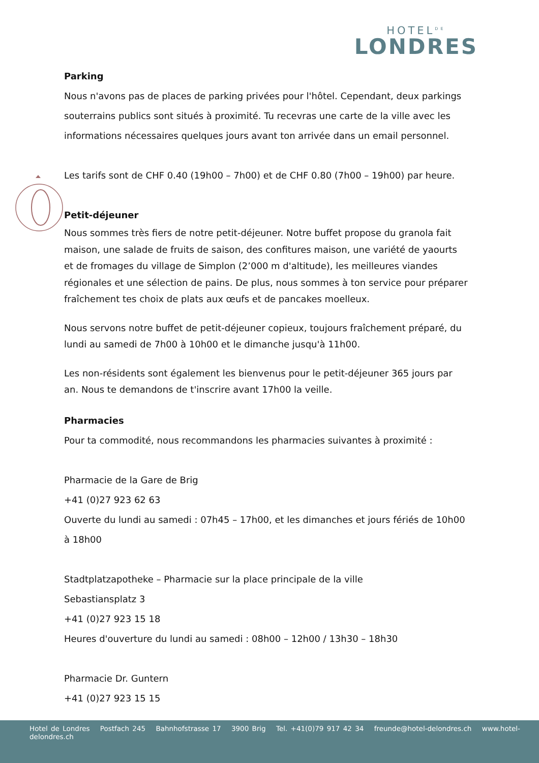HOTEL<sup>DE</sup>
LONDRES
Parking
Nous n'avons pas de places de parking privées pour l'hôtel. Cependant, deux parkings souterrains publics sont situés à proximité. Tu recevras une carte de la ville avec les informations nécessaires quelques jours avant ton arrivée dans un email personnel.
Les tarifs sont de CHF 0.40 (19h00 – 7h00) et de CHF 0.80 (7h00 – 19h00) par heure.
Petit-déjeuner
Nous sommes très fiers de notre petit-déjeuner. Notre buffet propose du granola fait maison, une salade de fruits de saison, des confitures maison, une variété de yaourts et de fromages du village de Simplon (2’000 m d'altitude), les meilleures viandes régionales et une sélection de pains. De plus, nous sommes à ton service pour préparer fraîchement tes choix de plats aux œufs et de pancakes moelleux.
Nous servons notre buffet de petit-déjeuner copieux, toujours fraîchement préparé, du lundi au samedi de 7h00 à 10h00 et le dimanche jusqu'à 11h00.
Les non-résidents sont également les bienvenus pour le petit-déjeuner 365 jours par an. Nous te demandons de t'inscrire avant 17h00 la veille.
Pharmacies
Pour ta commodité, nous recommandons les pharmacies suivantes à proximité :
Pharmacie de la Gare de Brig
+41 (0)27 923 62 63
Ouverte du lundi au samedi : 07h45 – 17h00, et les dimanches et jours fériés de 10h00 à 18h00
Stadtplatzapotheke – Pharmacie sur la place principale de la ville
Sebastiansplatz 3
+41 (0)27 923 15 18
Heures d'ouverture du lundi au samedi : 08h00 – 12h00 / 13h30 – 18h30
Pharmacie Dr. Guntern
+41 (0)27 923 15 15
Hotel de Londres Postfach 245 Bahnhofstrasse 17 3900 Brig Tel. +41(0)79 917 42 34 freunde@hotel-delondres.ch www.hotel-delondres.ch